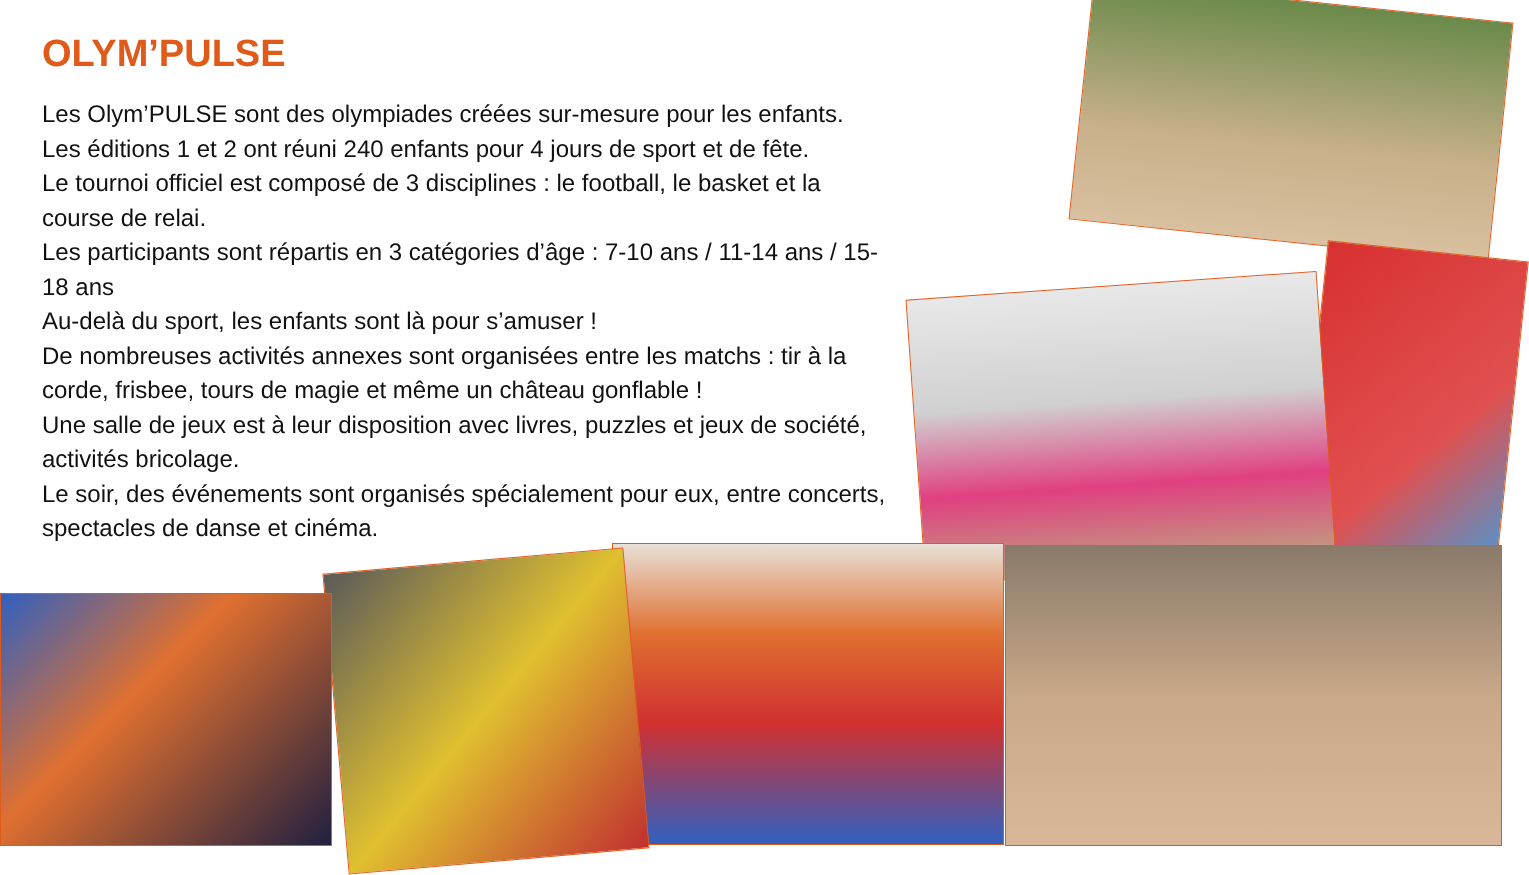OLYM’PULSE
Les Olym’PULSE sont des olympiades créées sur-mesure pour les enfants.
Les éditions 1 et 2 ont réuni 240 enfants pour 4 jours de sport et de fête.
Le tournoi officiel est composé de 3 disciplines : le football, le basket et la course de relai.
Les participants sont répartis en 3 catégories d’âge : 7-10 ans / 11-14 ans / 15-18 ans
Au-delà du sport, les enfants sont là pour s’amuser !
De nombreuses activités annexes sont organisées entre les matchs : tir à la corde, frisbee, tours de magie et même un château gonflable !
Une salle de jeux est à leur disposition avec livres, puzzles et jeux de société, activités bricolage.
Le soir, des événements sont organisés spécialement pour eux, entre concerts, spectacles de danse et cinéma.